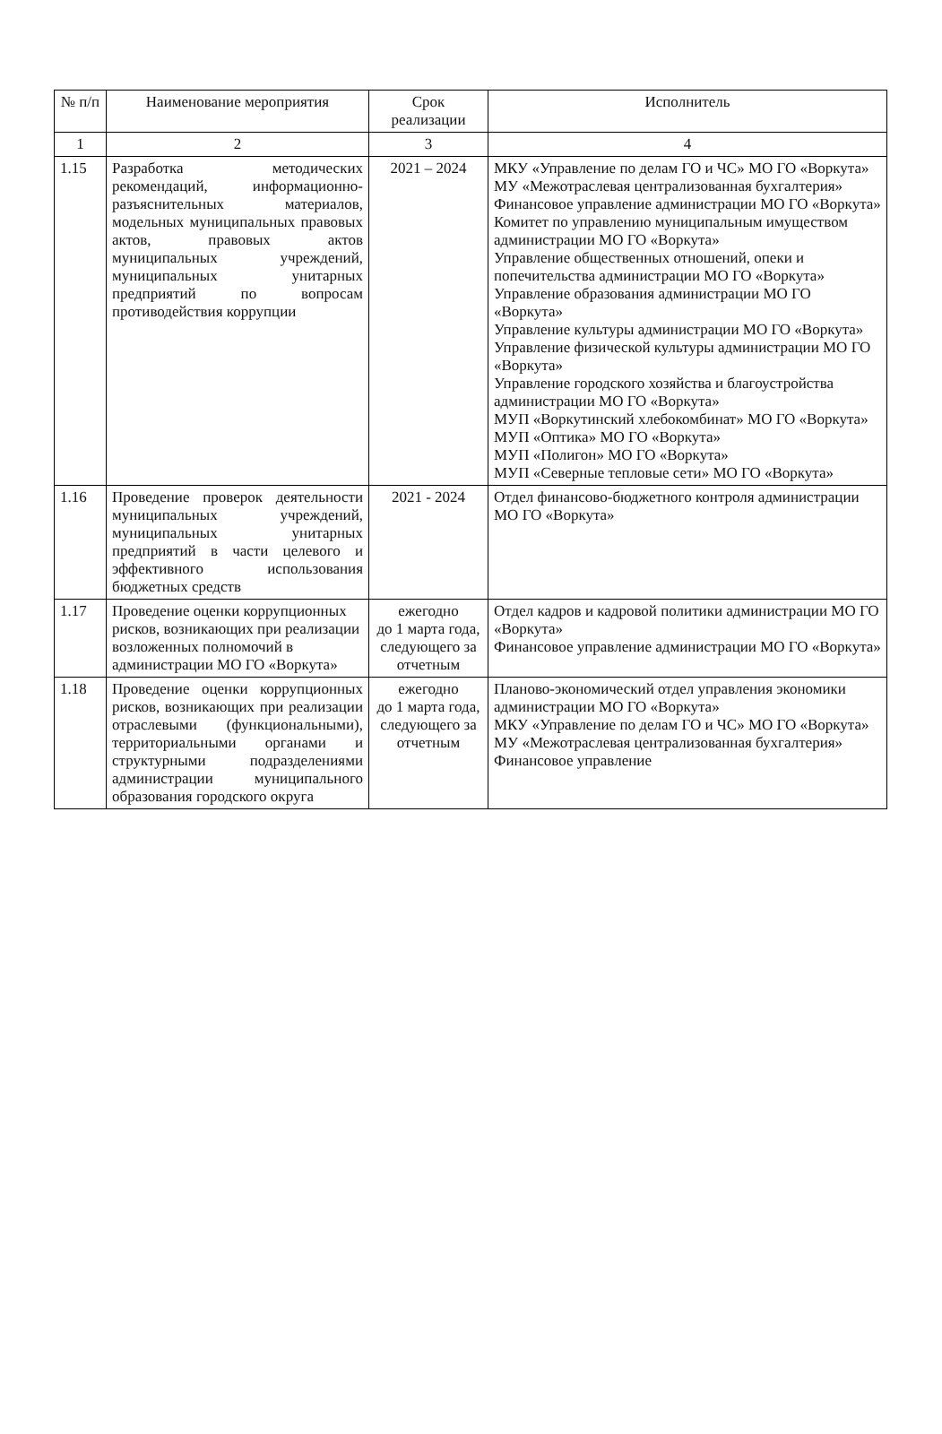| № п/п | Наименование мероприятия | Срок реализации | Исполнитель |
| --- | --- | --- | --- |
| 1 | 2 | 3 | 4 |
| 1.15 | Разработка методических рекомендаций, информационно-разъяснительных материалов, модельных муниципальных правовых актов, правовых актов муниципальных учреждений, муниципальных унитарных предприятий по вопросам противодействия коррупции | 2021 – 2024 | МКУ «Управление по делам ГО и ЧС» МО ГО «Воркута» МУ «Межотраслевая централизованная бухгалтерия» Финансовое управление администрации МО ГО «Воркута» Комитет по управлению муниципальным имуществом администрации МО ГО «Воркута» Управление общественных отношений, опеки и попечительства администрации МО ГО «Воркута» Управление образования администрации МО ГО «Воркута» Управление культуры администрации МО ГО «Воркута» Управление физической культуры администрации МО ГО «Воркута» Управление городского хозяйства и благоустройства администрации МО ГО «Воркута» МУП «Воркутинский хлебокомбинат» МО ГО «Воркута» МУП «Оптика» МО ГО «Воркута» МУП «Полигон» МО ГО «Воркута» МУП «Северные тепловые сети» МО ГО «Воркута» |
| 1.16 | Проведение проверок деятельности муниципальных учреждений, муниципальных унитарных предприятий в части целевого и эффективного использования бюджетных средств | 2021 - 2024 | Отдел финансово-бюджетного контроля администрации МО ГО «Воркута» |
| 1.17 | Проведение оценки коррупционных рисков, возникающих при реализации возложенных полномочий в администрации МО ГО «Воркута» | ежегодно до 1 марта года, следующего за отчетным | Отдел кадров и кадровой политики администрации МО ГО «Воркута» Финансовое управление администрации МО ГО «Воркута» |
| 1.18 | Проведение оценки коррупционных рисков, возникающих при реализации отраслевыми (функциональными), территориальными органами и структурными подразделениями администрации муниципального образования городского округа | ежегодно до 1 марта года, следующего за отчетным | Планово-экономический отдел управления экономики администрации МО ГО «Воркута» МКУ «Управление по делам ГО и ЧС» МО ГО «Воркута» МУ «Межотраслевая централизованная бухгалтерия» Финансовое управление |